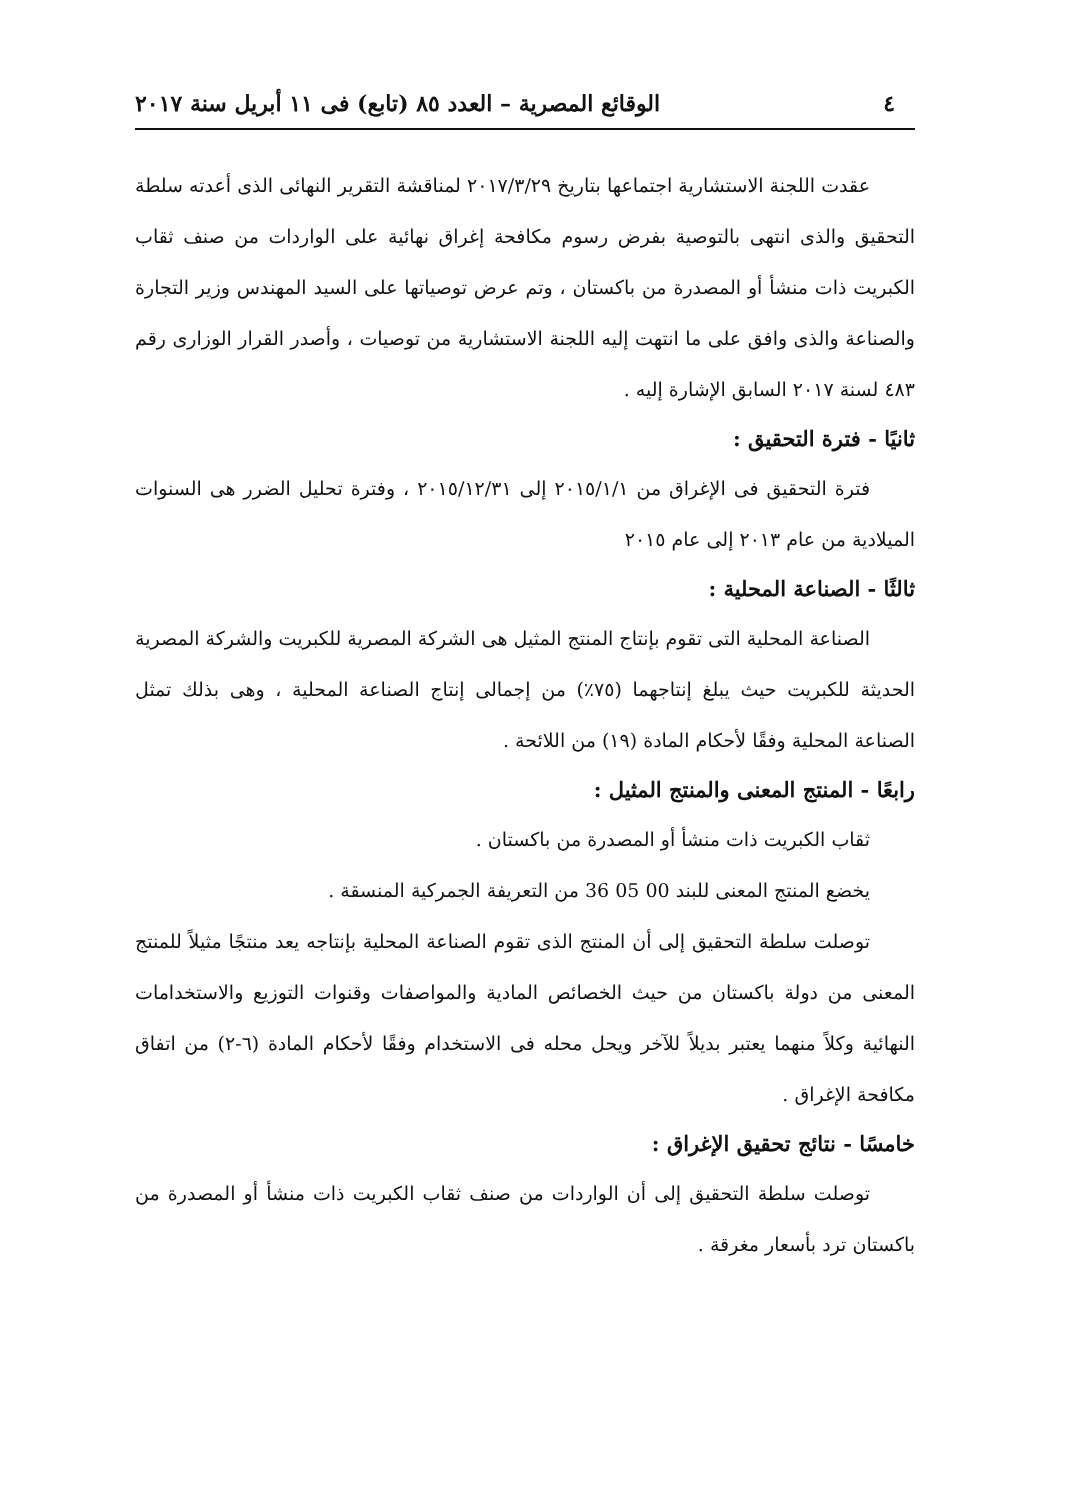٤ الوقائع المصرية – العدد ٨٥ (تابع) فى ١١ أبريل سنة ٢٠١٧
عقدت اللجنة الاستشارية اجتماعها بتاريخ ٢٠١٧/٣/٢٩ لمناقشة التقرير النهائى الذى أعدته سلطة التحقيق والذى انتهى بالتوصية بفرض رسوم مكافحة إغراق نهائية على الواردات من صنف ثقاب الكبريت ذات منشأ أو المصدرة من باكستان ، وتم عرض توصياتها على السيد المهندس وزير التجارة والصناعة والذى وافق على ما انتهت إليه اللجنة الاستشارية من توصيات ، وأصدر القرار الوزارى رقم ٤٨٣ لسنة ٢٠١٧ السابق الإشارة إليه .
ثانيًا - فترة التحقيق :
فترة التحقيق فى الإغراق من ٢٠١٥/١/١ إلى ٢٠١٥/١٢/٣١ ، وفترة تحليل الضرر هى السنوات الميلادية من عام ٢٠١٣ إلى عام ٢٠١٥
ثالثًا - الصناعة المحلية :
الصناعة المحلية التى تقوم بإنتاج المنتج المثيل هى الشركة المصرية للكبريت والشركة المصرية الحديثة للكبريت حيث يبلغ إنتاجهما (٧٥٪) من إجمالى إنتاج الصناعة المحلية ، وهى بذلك تمثل الصناعة المحلية وفقًا لأحكام المادة (١٩) من اللائحة .
رابعًا - المنتج المعنى والمنتج المثيل :
ثقاب الكبريت ذات منشأ أو المصدرة من باكستان .
يخضع المنتج المعنى للبند 00 05 36 من التعريفة الجمركية المنسقة .
توصلت سلطة التحقيق إلى أن المنتج الذى تقوم الصناعة المحلية بإنتاجه يعد منتجًا مثيلاً للمنتج المعنى من دولة باكستان من حيث الخصائص المادية والمواصفات وقنوات التوزيع والاستخدامات النهائية وكلاً منهما يعتبر بديلاً للآخر ويحل محله فى الاستخدام وفقًا لأحكام المادة (٦-٢) من اتفاق مكافحة الإغراق .
خامسًا - نتائج تحقيق الإغراق :
توصلت سلطة التحقيق إلى أن الواردات من صنف ثقاب الكبريت ذات منشأ أو المصدرة من باكستان ترد بأسعار مغرقة .